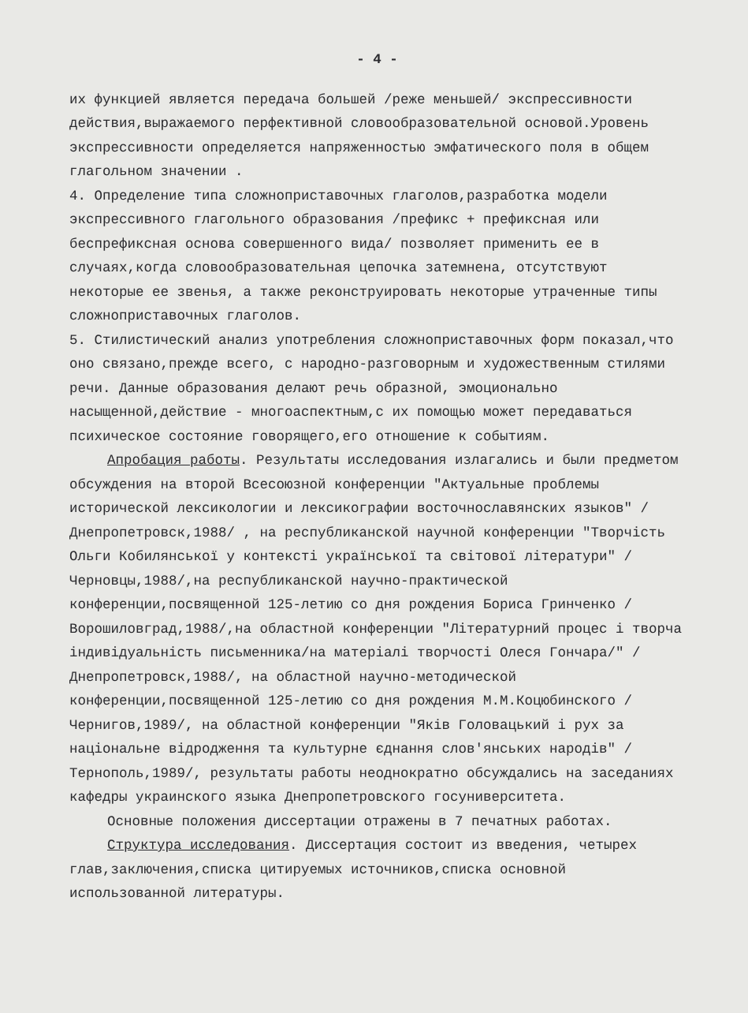- 4 -
их функцией является передача большей /реже меньшей/ экспрессивности действия,выражаемого перфективной словообразовательной основой.Уровень экспрессивности определяется напряженностью эмфатического поля в общем глагольном значении .
4. Определение типа сложноприставочных глаголов,разработка модели экспрессивного глагольного образования /префикс + префиксная или беспрефиксная основа совершенного вида/ позволяет применить ее в случаях,когда словообразовательная цепочка затемнена, отсутствуют некоторые ее звенья, а также реконструировать некоторые утраченные типы сложноприставочных глаголов.
5. Стилистический анализ употребления сложноприставочных форм показал,что оно связано,прежде всего, с народно-разговорным и художественным стилями речи. Данные образования делают речь образной, эмоционально насыщенной,действие - многоаспектным,с их помощью может передаваться психическое состояние говорящего,его отношение к событиям.
Апробация работы. Результаты исследования излагались и были предметом обсуждения на второй Всесоюзной конференции "Актуальные проблемы исторической лексикологии и лексикографии восточнославянских языков" /Днепропетровск,1988/ , на республиканской научной конференции "Творчiсть Ольги Кобилянськоï у контекстi украïнськоï та свiтовоï лiтератури" /Черновцы,1988/,на республиканской научно-практической конференции,посвященной 125-летию со дня рождения Бориса Гринченко /Ворошиловград,1988/,на областной конференции "Лiтературний процес i творча iндивiдуальнiсть письменника/на матерiалi творчостi Олеся Гончара/" /Днепропетровск,1988/, на областной научно-методической конференции,посвященной 125-летию со дня рождения М.М.Коцюбинского /Чернигов,1989/, на областной конференции "Якiв Головацький i рух за нацiональне вiдродження та культурне єднання слов'янських народiв" /Тернополь,1989/, результаты работы неоднократно обсуждались на заседаниях кафедры украинского языка Днепропетровского госуниверситета.
Основные положения диссертации отражены в 7 печатных работах.
Структура исследования. Диссертация состоит из введения, четырех глав,заключения,списка цитируемых источников,списка основной использованной литературы.